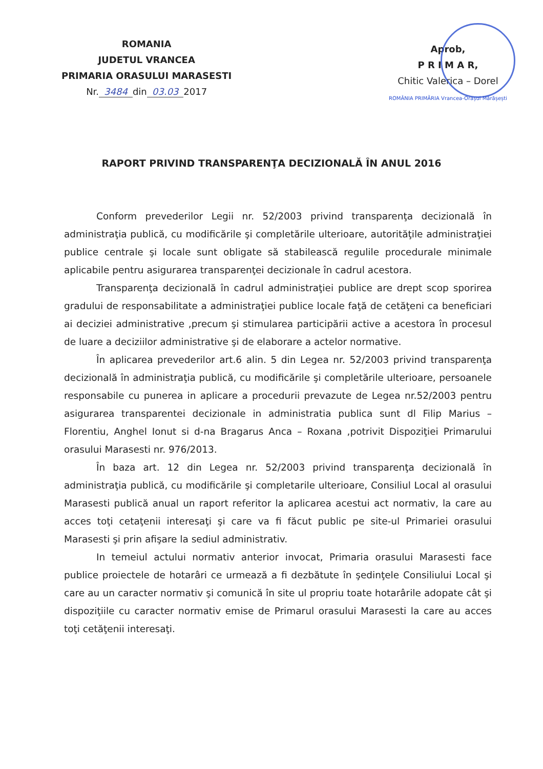ROMANIA
JUDETUL VRANCEA
PRIMARIA ORASULUI MARASESTI
Nr. 3484 din 03.03 2017
Aprob,
P R I M A R,
Chitic Valerica – Dorel
ROMÂNIA PRIMĂRIA Vrancea-Orașul Mărășești
RAPORT PRIVIND TRANSPARENŢA DECIZIONALĂ ÎN ANUL 2016
Conform prevederilor Legii nr. 52/2003 privind transparenţa decizională în administraţia publică, cu modificările şi completările ulterioare, autorităţile administraţiei publice centrale şi locale sunt obligate să stabilească regulile procedurale minimale aplicabile pentru asigurarea transparenţei decizionale în cadrul acestora.
Transparenţa decizională în cadrul administraţiei publice are drept scop sporirea gradului de responsabilitate a administraţiei publice locale faţă de cetăţeni ca beneficiari ai deciziei administrative ,precum şi stimularea participării active a acestora în procesul de luare a deciziilor administrative şi de elaborare a actelor normative.
În aplicarea prevederilor art.6 alin. 5 din Legea nr. 52/2003 privind transparenţa decizională în administraţia publică, cu modificările şi completările ulterioare, persoanele responsabile cu punerea in aplicare a procedurii prevazute de Legea nr.52/2003 pentru asigurarea transparentei decizionale in administratia publica sunt dl Filip Marius –Florentiu, Anghel Ionut si d-na Bragarus Anca – Roxana ,potrivit Dispoziţiei Primarului orasului Marasesti nr. 976/2013.
În baza art. 12 din Legea nr. 52/2003 privind transparenţa decizională în administraţia publică, cu modificările şi completarile ulterioare, Consiliul Local al orasului Marasesti publică anual un raport referitor la aplicarea acestui act normativ, la care au acces toţi cetaţenii interesaţi şi care va fi făcut public pe site-ul Primariei orasului Marasesti şi prin afişare la sediul administrativ.
In temeiul actului normativ anterior invocat, Primaria orasului Marasesti face publice proiectele de hotarâri ce urmează a fi dezbătute în şedinţele Consiliului Local şi care au un caracter normativ şi comunică în site ul propriu toate hotarârile adopate cât şi dispoziţiile cu caracter normativ emise de Primarul orasului Marasesti la care au acces toţi cetăţenii interesaţi.